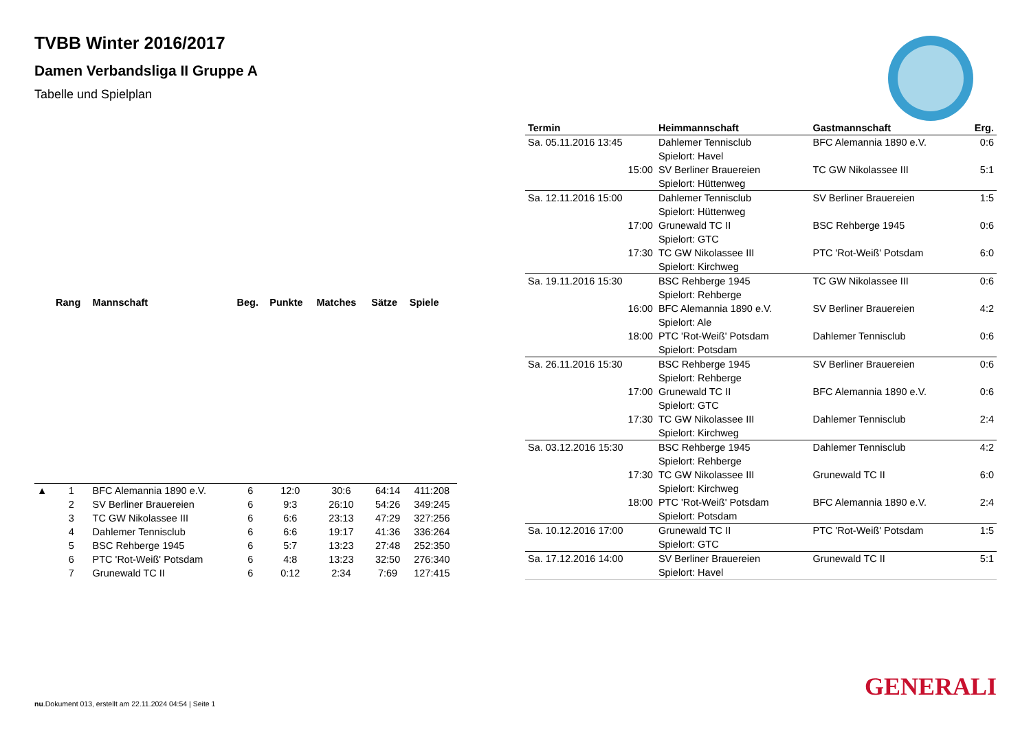TVBB Winter 2016/2017
Damen Verbandsliga II Gruppe A
Tabelle und Spielplan
| | Rang | Mannschaft | Beg. | Punkte | Matches | Sätze | Spiele |
| --- | --- | --- | --- | --- | --- | --- | --- |
| ▲ | 1 | BFC Alemannia 1890 e.V. | 6 | 12:0 | 30:6 | 64:14 | 411:208 |
| | 2 | SV Berliner Brauereien | 6 | 9:3 | 26:10 | 54:26 | 349:245 |
| | 3 | TC GW Nikolassee III | 6 | 6:6 | 23:13 | 47:29 | 327:256 |
| | 4 | Dahlemer Tennisclub | 6 | 6:6 | 19:17 | 41:36 | 336:264 |
| | 5 | BSC Rehberge 1945 | 6 | 5:7 | 13:23 | 27:48 | 252:350 |
| | 6 | PTC 'Rot-Weiß' Potsdam | 6 | 4:8 | 13:23 | 32:50 | 276:340 |
| | 7 | Grunewald TC II | 6 | 0:12 | 2:34 | 7:69 | 127:415 |
| Termin | Heimmannschaft | Gastmannschaft | Erg. |
| --- | --- | --- | --- |
| Sa. 05.11.2016 13:45 | Dahlemer Tennisclub | BFC Alemannia 1890 e.V. | 0:6 |
| | Spielort: Havel | | |
| 15:00 | SV Berliner Brauereien | TC GW Nikolassee III | 5:1 |
| | Spielort: Hüttenweg | | |
| Sa. 12.11.2016 15:00 | Dahlemer Tennisclub | SV Berliner Brauereien | 1:5 |
| | Spielort: Hüttenweg | | |
| 17:00 | Grunewald TC II | BSC Rehberge 1945 | 0:6 |
| | Spielort: GTC | | |
| 17:30 | TC GW Nikolassee III | PTC 'Rot-Weiß' Potsdam | 6:0 |
| | Spielort: Kirchweg | | |
| Sa. 19.11.2016 15:30 | BSC Rehberge 1945 | TC GW Nikolassee III | 0:6 |
| | Spielort: Rehberge | | |
| 16:00 | BFC Alemannia 1890 e.V. | SV Berliner Brauereien | 4:2 |
| | Spielort: Ale | | |
| 18:00 | PTC 'Rot-Weiß' Potsdam | Dahlemer Tennisclub | 0:6 |
| | Spielort: Potsdam | | |
| Sa. 26.11.2016 15:30 | BSC Rehberge 1945 | SV Berliner Brauereien | 0:6 |
| | Spielort: Rehberge | | |
| 17:00 | Grunewald TC II | BFC Alemannia 1890 e.V. | 0:6 |
| | Spielort: GTC | | |
| 17:30 | TC GW Nikolassee III | Dahlemer Tennisclub | 2:4 |
| | Spielort: Kirchweg | | |
| Sa. 03.12.2016 15:30 | BSC Rehberge 1945 | Dahlemer Tennisclub | 4:2 |
| | Spielort: Rehberge | | |
| 17:30 | TC GW Nikolassee III | Grunewald TC II | 6:0 |
| | Spielort: Kirchweg | | |
| 18:00 | PTC 'Rot-Weiß' Potsdam | BFC Alemannia 1890 e.V. | 2:4 |
| | Spielort: Potsdam | | |
| Sa. 10.12.2016 17:00 | Grunewald TC II | PTC 'Rot-Weiß' Potsdam | 1:5 |
| | Spielort: GTC | | |
| Sa. 17.12.2016 14:00 | SV Berliner Brauereien | Grunewald TC II | 5:1 |
| | Spielort: Havel | | |
GENERALI
nu.Dokument 013, erstellt am 22.11.2024 04:54 | Seite 1